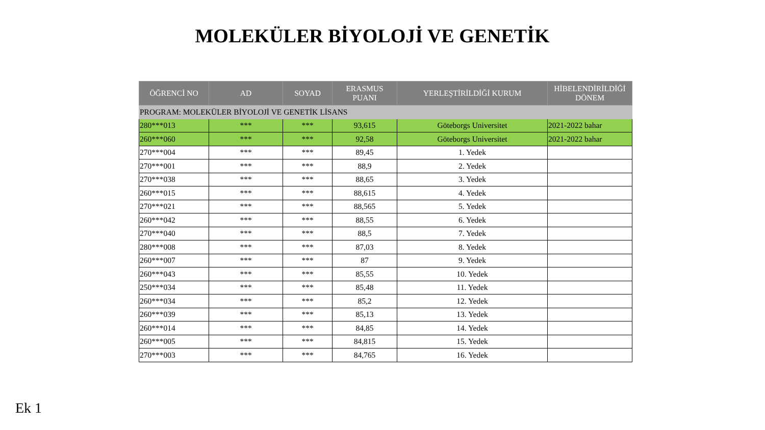MOLEKÜLER BİYOLOJİ VE GENETİK
| ÖĞRENCİ NO | AD | SOYAD | ERASMUS PUANI | YERLEŞTİRİLDİĞİ KURUM | HİBELENDİRİLDİĞİ DÖNEM |
| --- | --- | --- | --- | --- | --- |
| PROGRAM: MOLEKÜLER BİYOLOJİ VE GENETİK LİSANS | | | | | |
| 280***013 | *** | *** | 93,615 | Göteborgs Universitet | 2021-2022 bahar |
| 260***060 | *** | *** | 92,58 | Göteborgs Universitet | 2021-2022 bahar |
| 270***004 | *** | *** | 89,45 | 1. Yedek | |
| 270***001 | *** | *** | 88,9 | 2. Yedek | |
| 270***038 | *** | *** | 88,65 | 3. Yedek | |
| 260***015 | *** | *** | 88,615 | 4. Yedek | |
| 270***021 | *** | *** | 88,565 | 5. Yedek | |
| 260***042 | *** | *** | 88,55 | 6. Yedek | |
| 270***040 | *** | *** | 88,5 | 7. Yedek | |
| 280***008 | *** | *** | 87,03 | 8. Yedek | |
| 260***007 | *** | *** | 87 | 9. Yedek | |
| 260***043 | *** | *** | 85,55 | 10. Yedek | |
| 250***034 | *** | *** | 85,48 | 11. Yedek | |
| 260***034 | *** | *** | 85,2 | 12. Yedek | |
| 260***039 | *** | *** | 85,13 | 13. Yedek | |
| 260***014 | *** | *** | 84,85 | 14. Yedek | |
| 260***005 | *** | *** | 84,815 | 15. Yedek | |
| 270***003 | *** | *** | 84,765 | 16. Yedek | |
Ek 1